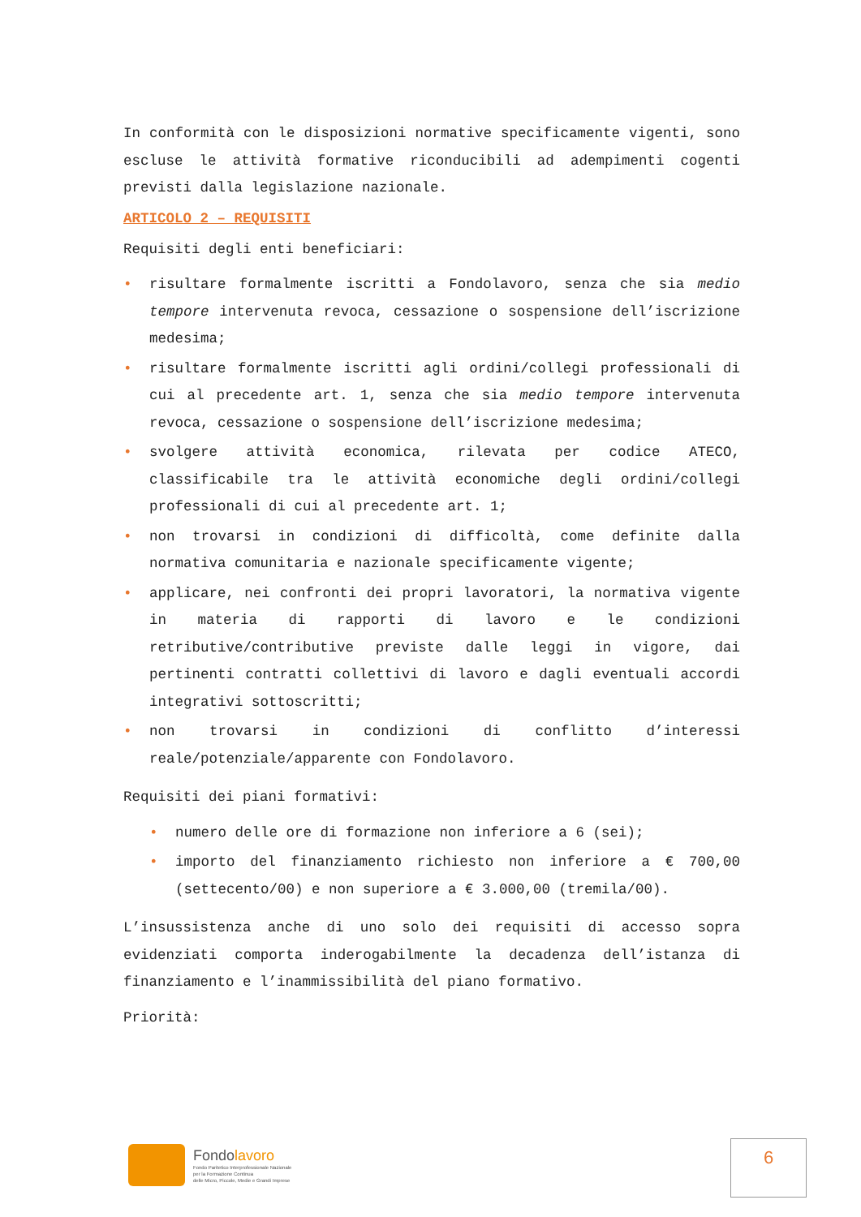In conformità con le disposizioni normative specificamente vigenti, sono escluse le attività formative riconducibili ad adempimenti cogenti previsti dalla legislazione nazionale.
ARTICOLO 2 – REQUISITI
Requisiti degli enti beneficiari:
• risultare formalmente iscritti a Fondolavoro, senza che sia medio tempore intervenuta revoca, cessazione o sospensione dell’iscrizione medesima;
• risultare formalmente iscritti agli ordini/collegi professionali di cui al precedente art. 1, senza che sia medio tempore intervenuta revoca, cessazione o sospensione dell’iscrizione medesima;
• svolgere attività economica, rilevata per codice ATECO, classificabile tra le attività economiche degli ordini/collegi professionali di cui al precedente art. 1;
• non trovarsi in condizioni di difficoltà, come definite dalla normativa comunitaria e nazionale specificamente vigente;
• applicare, nei confronti dei propri lavoratori, la normativa vigente in materia di rapporti di lavoro e le condizioni retributive/contributive previste dalle leggi in vigore, dai pertinenti contratti collettivi di lavoro e dagli eventuali accordi integrativi sottoscritti;
• non trovarsi in condizioni di conflitto d’interessi reale/potenziale/apparente con Fondolavoro.
Requisiti dei piani formativi:
• numero delle ore di formazione non inferiore a 6 (sei);
• importo del finanziamento richiesto non inferiore a € 700,00 (settecento/00) e non superiore a € 3.000,00 (tremila/00).
L’insussistenza anche di uno solo dei requisiti di accesso sopra evidenziati comporta inderogabilmente la decadenza dell’istanza di finanziamento e l’inammissibilità del piano formativo.
Priorità:
Fondolavoro
Fondo Paritetico Interprofessionale Nazionale
per la Formazione Continua
delle Micro, Piccole, Medie e Grandi Imprese
6